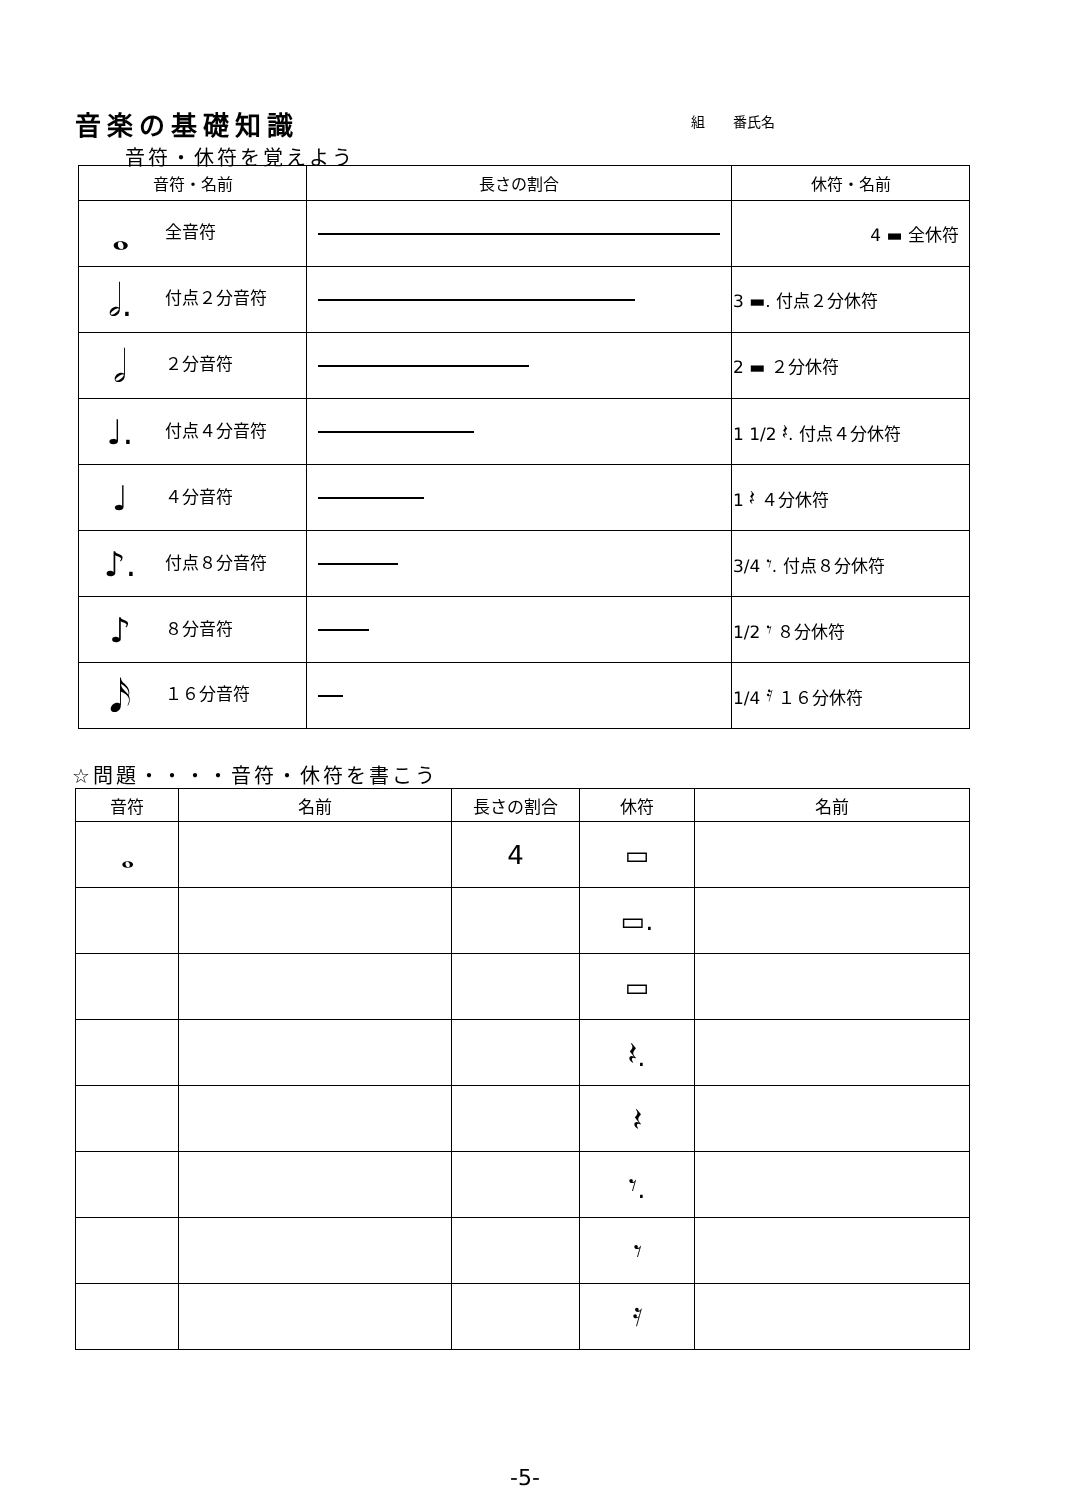音楽の基礎知識
組　　番氏名
音符・休符を覚えよう
| 音符・名前 | 長さの割合 | 休符・名前 |
| --- | --- | --- |
| 𝅝 全音符 | | 4 ▬ 全休符 |
| 𝅗𝅥. 付点２分音符 | | 3 ▬. 付点２分休符 |
| 𝅗𝅥 ２分音符 | | 2 ▬ ２分休符 |
| ♩. 付点４分音符 | | 1 1/2 𝄽. 付点４分休符 |
| ♩ ４分音符 | | 1 𝄽 ４分休符 |
| ♪. 付点８分音符 | | 3/4 𝄾. 付点８分休符 |
| ♪ ８分音符 | | 1/2 𝄾 ８分休符 |
| 𝅘𝅥𝅯 １６分音符 | | 1/4 𝄿 １６分休符 |
☆問題・・・・音符・休符を書こう
| 音符 | 名前 | 長さの割合 | 休符 | 名前 |
| --- | --- | --- | --- | --- |
| 𝅝 | | 4 | ▭ | |
| | | | ▭. | |
| | | | ▭ | |
| | | | 𝄽. | |
| | | | 𝄽 | |
| | | | 𝄾. | |
| | | | 𝄾 | |
| | | | 𝄿 | |
-5-